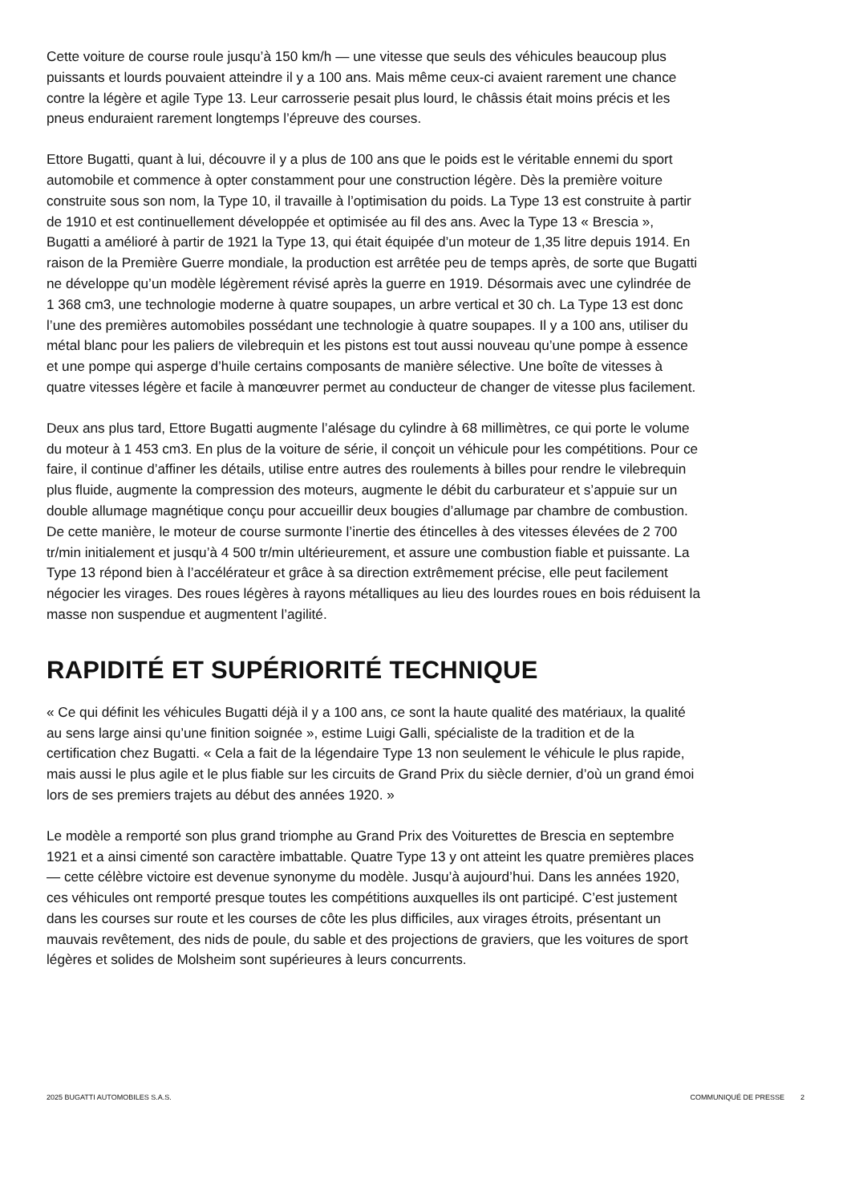Cette voiture de course roule jusqu’à 150 km/h — une vitesse que seuls des véhicules beaucoup plus puissants et lourds pouvaient atteindre il y a 100 ans. Mais même ceux-ci avaient rarement une chance contre la légère et agile Type 13. Leur carrosserie pesait plus lourd, le châssis était moins précis et les pneus enduraient rarement longtemps l’épreuve des courses.
Ettore Bugatti, quant à lui, découvre il y a plus de 100 ans que le poids est le véritable ennemi du sport automobile et commence à opter constamment pour une construction légère. Dès la première voiture construite sous son nom, la Type 10, il travaille à l’optimisation du poids. La Type 13 est construite à partir de 1910 et est continuellement développée et optimisée au fil des ans. Avec la Type 13 « Brescia », Bugatti a amélioré à partir de 1921 la Type 13, qui était équipée d’un moteur de 1,35 litre depuis 1914. En raison de la Première Guerre mondiale, la production est arrêtée peu de temps après, de sorte que Bugatti ne développe qu’un modèle légèrement révisé après la guerre en 1919. Désormais avec une cylindrée de 1 368 cm3, une technologie moderne à quatre soupapes, un arbre vertical et 30 ch. La Type 13 est donc l’une des premières automobiles possédant une technologie à quatre soupapes. Il y a 100 ans, utiliser du métal blanc pour les paliers de vilebrequin et les pistons est tout aussi nouveau qu’une pompe à essence et une pompe qui asperge d’huile certains composants de manière sélective. Une boîte de vitesses à quatre vitesses légère et facile à manœuvrer permet au conducteur de changer de vitesse plus facilement.
Deux ans plus tard, Ettore Bugatti augmente l’alésage du cylindre à 68 millimètres, ce qui porte le volume du moteur à 1 453 cm3. En plus de la voiture de série, il conçoit un véhicule pour les compétitions. Pour ce faire, il continue d’affiner les détails, utilise entre autres des roulements à billes pour rendre le vilebrequin plus fluide, augmente la compression des moteurs, augmente le débit du carburateur et s’appuie sur un double allumage magnétique conçu pour accueillir deux bougies d’allumage par chambre de combustion. De cette manière, le moteur de course surmonte l’inertie des étincelles à des vitesses élevées de 2 700 tr/min initialement et jusqu’à 4 500 tr/min ultérieurement, et assure une combustion fiable et puissante. La Type 13 répond bien à l’accélérateur et grâce à sa direction extrêmement précise, elle peut facilement négocier les virages. Des roues légères à rayons métalliques au lieu des lourdes roues en bois réduisent la masse non suspendue et augmentent l’agilité.
RAPIDITÉ ET SUPÉRIORITÉ TECHNIQUE
« Ce qui définit les véhicules Bugatti déjà il y a 100 ans, ce sont la haute qualité des matériaux, la qualité au sens large ainsi qu’une finition soignée », estime Luigi Galli, spécialiste de la tradition et de la certification chez Bugatti. « Cela a fait de la légendaire Type 13 non seulement le véhicule le plus rapide, mais aussi le plus agile et le plus fiable sur les circuits de Grand Prix du siècle dernier, d’où un grand émoi lors de ses premiers trajets au début des années 1920. »
Le modèle a remporté son plus grand triomphe au Grand Prix des Voiturettes de Brescia en septembre 1921 et a ainsi cimenté son caractère imbattable. Quatre Type 13 y ont atteint les quatre premières places — cette célèbre victoire est devenue synonyme du modèle. Jusqu’à aujourd’hui. Dans les années 1920, ces véhicules ont remporté presque toutes les compétitions auxquelles ils ont participé. C’est justement dans les courses sur route et les courses de côte les plus difficiles, aux virages étroits, présentant un mauvais revêtement, des nids de poule, du sable et des projections de graviers, que les voitures de sport légères et solides de Molsheim sont supérieures à leurs concurrents.
2025 BUGATTI AUTOMOBILES S.A.S. COMMUNIQUÉ DE PRESSE 2